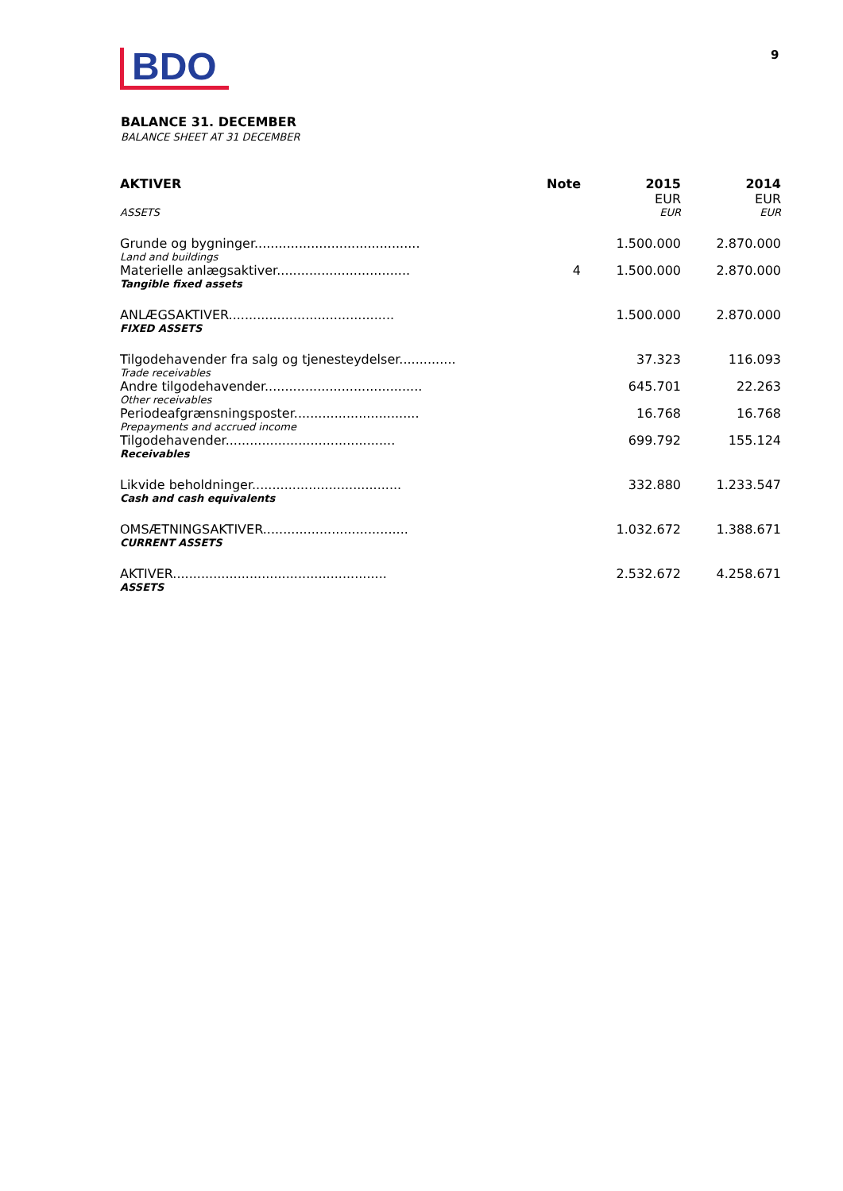BDO 9
BALANCE 31. DECEMBER
BALANCE SHEET AT 31 DECEMBER
| AKTIVER | Note | 2015 EUR | 2014 EUR |
| --- | --- | --- | --- |
| ASSETS | | EUR | EUR |
| Grunde og bygninger......................................... | | 1.500.000 | 2.870.000 |
| Land and buildings | | | |
| Materielle anlægsaktiver................................. | 4 | 1.500.000 | 2.870.000 |
| Tangible fixed assets | | | |
| ANLÆGSAKTIVER......................................... | | 1.500.000 | 2.870.000 |
| FIXED ASSETS | | | |
| Tilgodehavender fra salg og tjenesteydelser.............. | | 37.323 | 116.093 |
| Trade receivables | | | |
| Andre tilgodehavender....................................... | | 645.701 | 22.263 |
| Other receivables | | | |
| Periodeafgrænsningsposter............................... | | 16.768 | 16.768 |
| Prepayments and accrued income | | | |
| Tilgodehavender.......................................... | | 699.792 | 155.124 |
| Receivables | | | |
| Likvide beholdninger..................................... | | 332.880 | 1.233.547 |
| Cash and cash equivalents | | | |
| OMSÆTNINGSAKTIVER.................................... | | 1.032.672 | 1.388.671 |
| CURRENT ASSETS | | | |
| AKTIVER..................................................... | | 2.532.672 | 4.258.671 |
| ASSETS | | | |